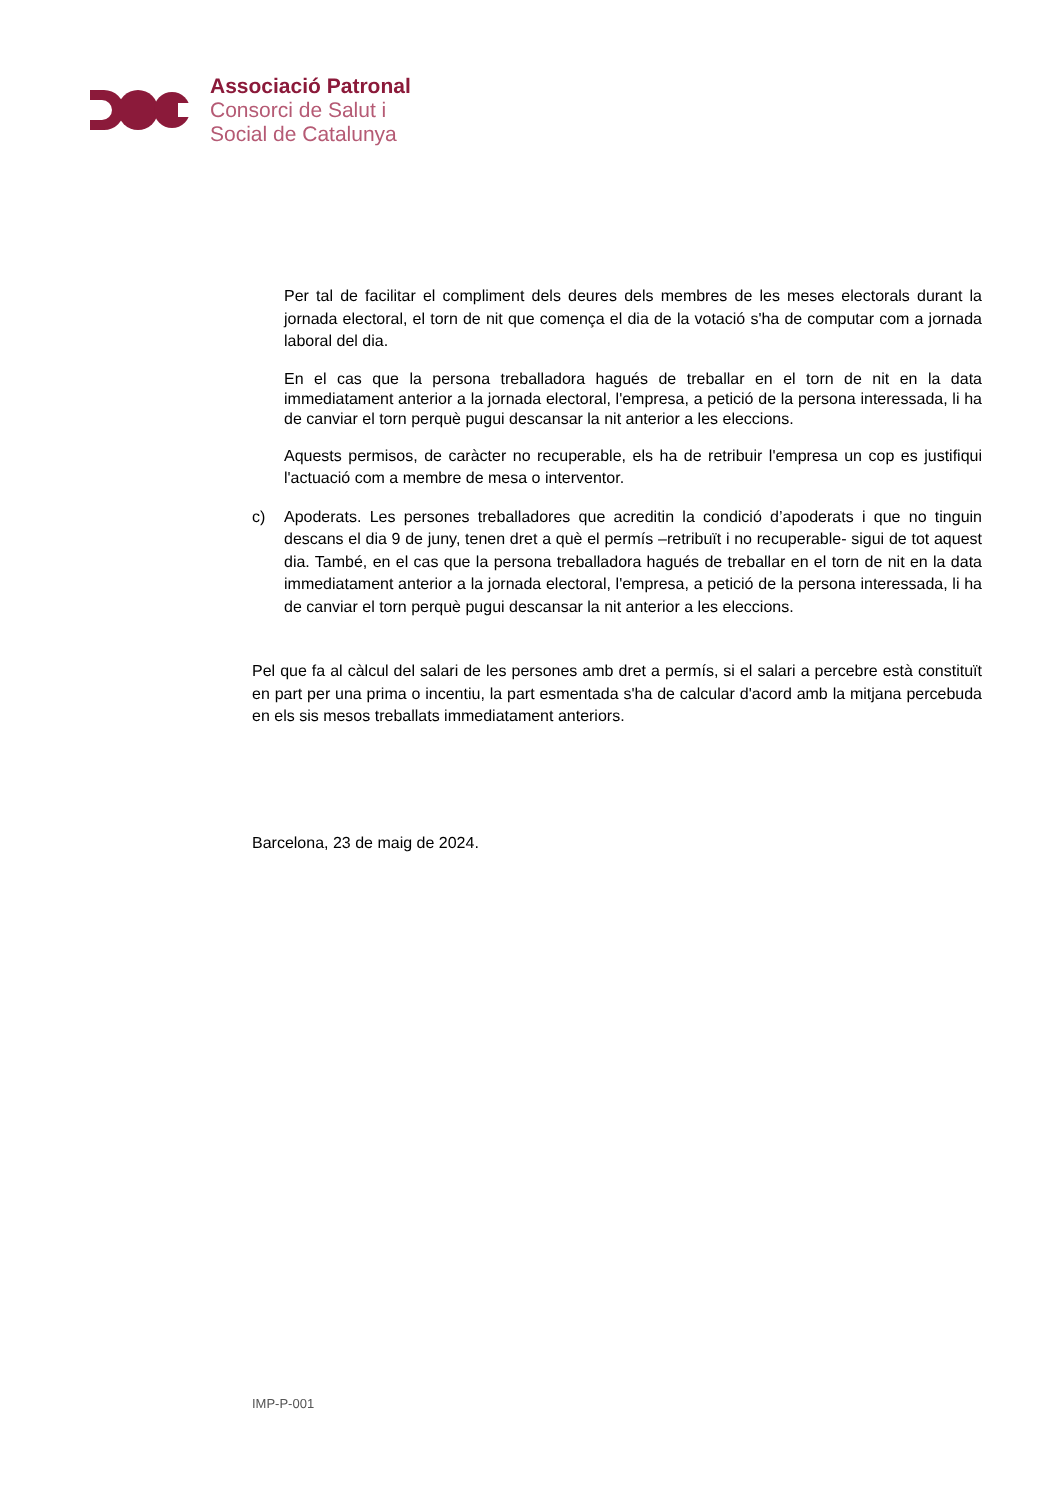Associació Patronal
Consorci de Salut i
Social de Catalunya
Per tal de facilitar el compliment dels deures dels membres de les meses electorals durant la jornada electoral, el torn de nit que comença el dia de la votació s'ha de computar com a jornada laboral del dia.
En el cas que la persona treballadora hagués de treballar en el torn de nit en la data immediatament anterior a la jornada electoral, l'empresa, a petició de la persona interessada, li ha de canviar el torn perquè pugui descansar la nit anterior a les eleccions.
Aquests permisos, de caràcter no recuperable, els ha de retribuir l'empresa un cop es justifiqui l'actuació com a membre de mesa o interventor.
c) Apoderats. Les persones treballadores que acreditin la condició d’apoderats i que no tinguin descans el dia 9 de juny, tenen dret a què el permís –retribuït i no recuperable- sigui de tot aquest dia. També, en el cas que la persona treballadora hagués de treballar en el torn de nit en la data immediatament anterior a la jornada electoral, l'empresa, a petició de la persona interessada, li ha de canviar el torn perquè pugui descansar la nit anterior a les eleccions.
Pel que fa al càlcul del salari de les persones amb dret a permís, si el salari a percebre està constituït en part per una prima o incentiu, la part esmentada s'ha de calcular d'acord amb la mitjana percebuda en els sis mesos treballats immediatament anteriors.
Barcelona, 23 de maig de 2024.
IMP-P-001